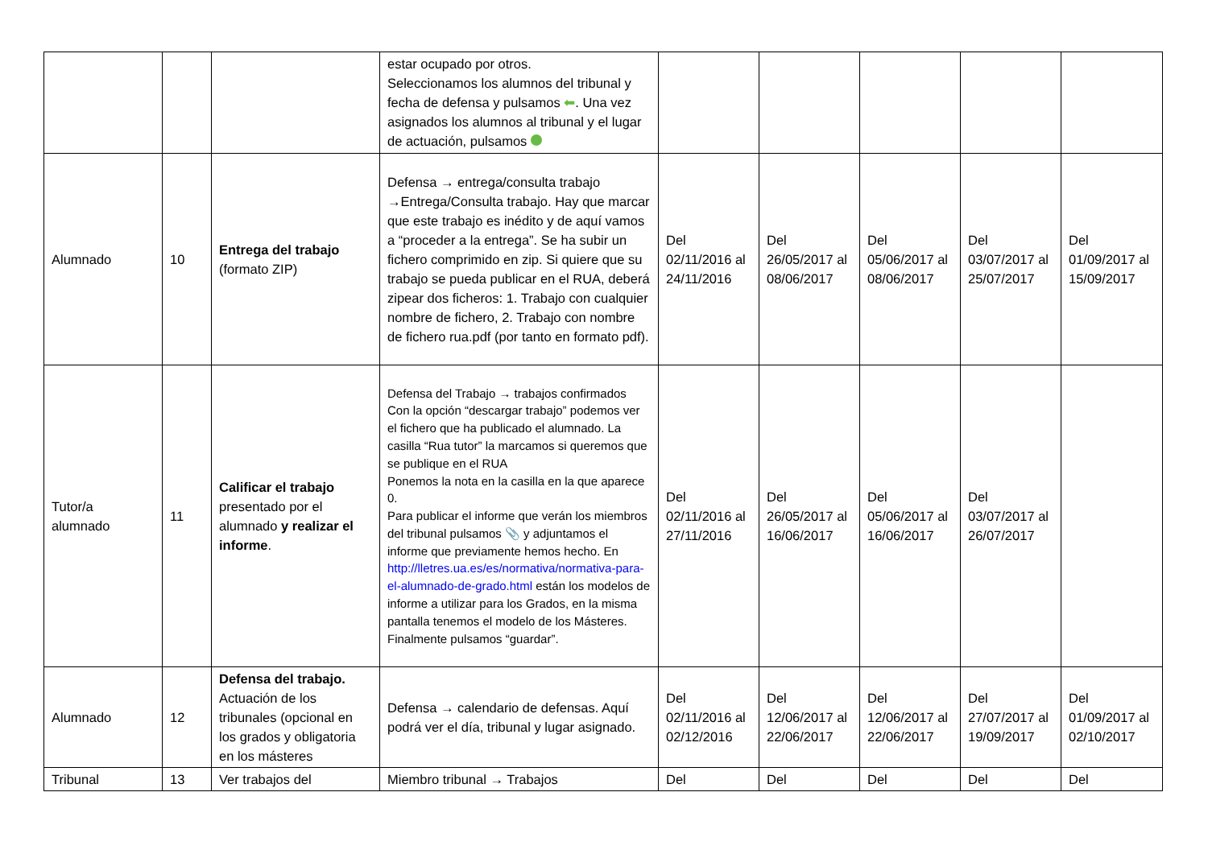| | | | estar ocupado por otros. Seleccionamos los alumnos del tribunal y fecha de defensa y pulsamos ⬅ . Una vez asignados los alumnos al tribunal y el lugar de actuación, pulsamos | | | | | |
| Alumnado | 10 | Entrega del trabajo (formato ZIP) | Defensa → entrega/consulta trabajo →Entrega/Consulta trabajo. Hay que marcar que este trabajo es inédito y de aquí vamos a “proceder a la entrega”. Se ha subir un fichero comprimido en zip. Si quiere que su trabajo se pueda publicar en el RUA, deberá zipear dos ficheros: 1. Trabajo con cualquier nombre de fichero, 2. Trabajo con nombre de fichero rua.pdf (por tanto en formato pdf). | Del 02/11/2016 al 24/11/2016 | Del 26/05/2017 al 08/06/2017 | Del 05/06/2017 al 08/06/2017 | Del 03/07/2017 al 25/07/2017 | Del 01/09/2017 al 15/09/2017 |
| Tutor/a alumnado | 11 | Calificar el trabajo presentado por el alumnado y realizar el informe . | Defensa del Trabajo → trabajos confirmados Con la opción “descargar trabajo” podemos ver el fichero que ha publicado el alumnado. La casilla “Rua tutor” la marcamos si queremos que se publique en el RUA Ponemos la nota en la casilla en la que aparece 0. Para publicar el informe que verán los miembros del tribunal pulsamos 📎 y adjuntamos el informe que previamente hemos hecho. En http://lletres.ua.es/es/normativa/normativa-para-el-alumnado-de-grado.html están los modelos de informe a utilizar para los Grados, en la misma pantalla tenemos el modelo de los Másteres. Finalmente pulsamos “guardar”. | Del 02/11/2016 al 27/11/2016 | Del 26/05/2017 al 16/06/2017 | Del 05/06/2017 al 16/06/2017 | Del 03/07/2017 al 26/07/2017 | |
| Alumnado | 12 | Defensa del trabajo. Actuación de los tribunales (opcional en los grados y obligatoria en los másteres | Defensa → calendario de defensas. Aquí podrá ver el día, tribunal y lugar asignado. | Del 02/11/2016 al 02/12/2016 | Del 12/06/2017 al 22/06/2017 | Del 12/06/2017 al 22/06/2017 | Del 27/07/2017 al 19/09/2017 | Del 01/09/2017 al 02/10/2017 |
| Tribunal | 13 | Ver trabajos del | Miembro tribunal → Trabajos | Del | Del | Del | Del | Del |